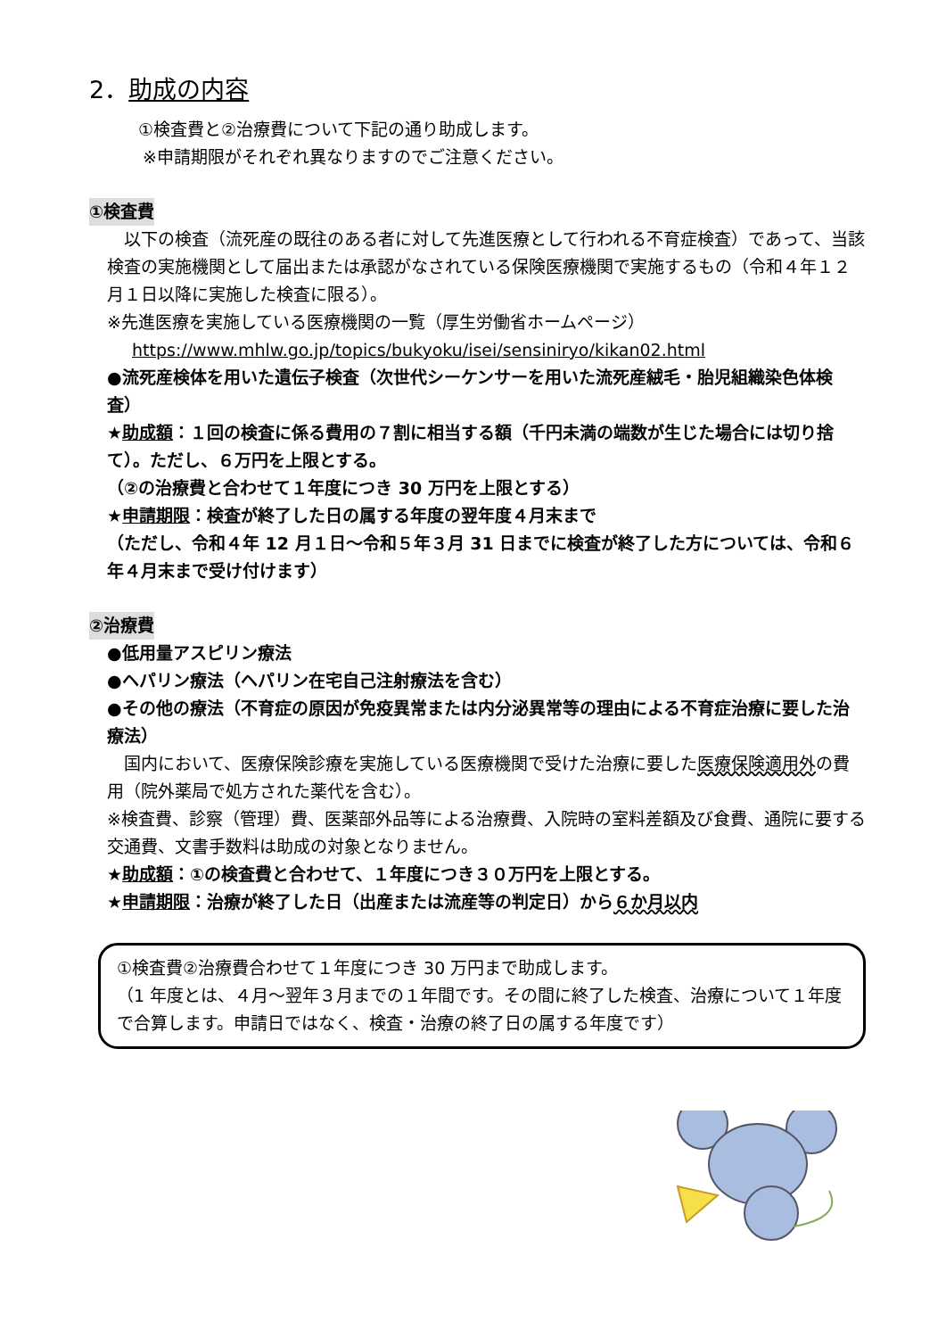2．助成の内容
①検査費と②治療費について下記の通り助成します。
※申請期限がそれぞれ異なりますのでご注意ください。
①検査費
　以下の検査（流死産の既往のある者に対して先進医療として行われる不育症検査）であって、当該検査の実施機関として届出または承認がなされている保険医療機関で実施するもの（令和４年１２月１日以降に実施した検査に限る）。
※先進医療を実施している医療機関の一覧（厚生労働省ホームページ）
https://www.mhlw.go.jp/topics/bukyoku/isei/sensiniryo/kikan02.html
●流死産検体を用いた遺伝子検査（次世代シーケンサーを用いた流死産絨毛・胎児組織染色体検査）
★助成額：１回の検査に係る費用の７割に相当する額（千円未満の端数が生じた場合には切り捨て）。ただし、６万円を上限とする。
（②の治療費と合わせて１年度につき 30 万円を上限とする）
★申請期限：検査が終了した日の属する年度の翌年度４月末まで
（ただし、令和４年 12 月１日～令和５年３月 31 日までに検査が終了した方については、令和６年４月末まで受け付けます）
②治療費
●低用量アスピリン療法
●ヘパリン療法（ヘパリン在宅自己注射療法を含む）
●その他の療法（不育症の原因が免疫異常または内分泌異常等の理由による不育症治療に要した治療法）
　国内において、医療保険診療を実施している医療機関で受けた治療に要した医療保険適用外の費用（院外薬局で処方された薬代を含む）。
※検査費、診察（管理）費、医薬部外品等による治療費、入院時の室料差額及び食費、通院に要する交通費、文書手数料は助成の対象となりません。
★助成額：①の検査費と合わせて、１年度につき３０万円を上限とする。
★申請期限：治療が終了した日（出産または流産等の判定日）から６か月以内
①検査費②治療費合わせて１年度につき 30 万円まで助成します。
（1 年度とは、４月～翌年３月までの１年間です。その間に終了した検査、治療について１年度で合算します。申請日ではなく、検査・治療の終了日の属する年度です）